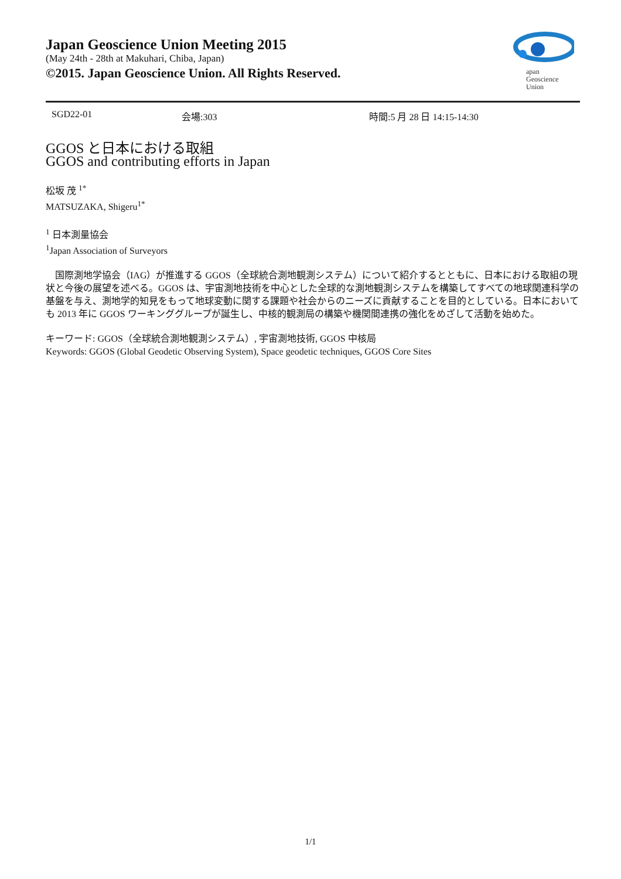Japan Geoscience Union Meeting 2015
(May 24th - 28th at Makuhari, Chiba, Japan)
©2015. Japan Geoscience Union. All Rights Reserved.
apan
Geoscience
Union
SGD22-01 会場:303 時間:5 月 28 日 14:15-14:30
GGOS と日本における取組
GGOS and contributing efforts in Japan
松坂 茂 <sup>1*</sup>
MATSUZAKA, Shigeru<sup>1*</sup>
<sup>1</sup> 日本測量協会
<sup>1</sup> Japan Association of Surveyors
　国際測地学協会（IAG）が推進する GGOS（全球統合測地観測システム）について紹介するとともに、日本における取組の現状と今後の展望を述べる。GGOS は、宇宙測地技術を中心とした全球的な測地観測システムを構築してすべての地球関連科学の基盤を与え、測地学的知見をもって地球変動に関する課題や社会からのニーズに貢献することを目的としている。日本においても 2013 年に GGOS ワーキンググループが誕生し、中核的観測局の構築や機関間連携の強化をめざして活動を始めた。
キーワード: GGOS（全球統合測地観測システム）, 宇宙測地技術, GGOS 中核局
Keywords: GGOS (Global Geodetic Observing System), Space geodetic techniques, GGOS Core Sites
1/1